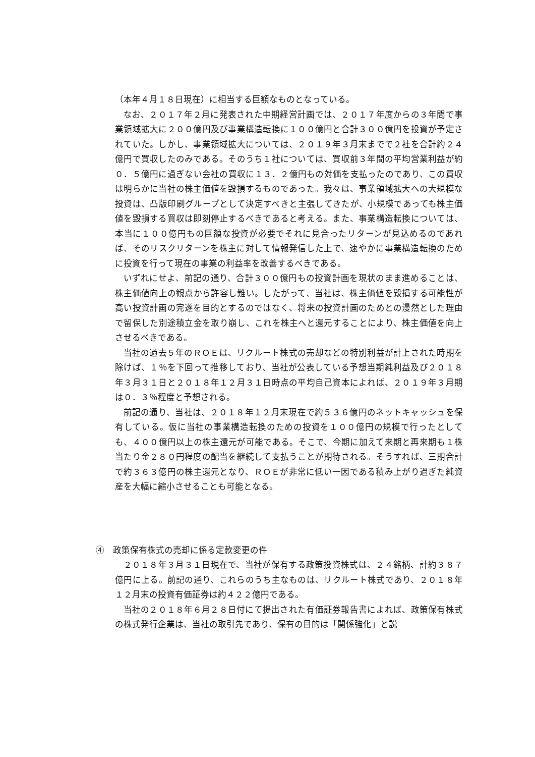（本年４月１８日現在）に相当する巨額なものとなっている。
なお、２０１７年２月に発表された中期経営計画では、２０１７年度からの３年間で事業領域拡大に２００億円及び事業構造転換に１００億円と合計３００億円を投資が予定されていた。しかし、事業領域拡大については、２０１９年３月末までで２社を合計約２４億円で買収したのみである。そのうち１社については、買収前３年間の平均営業利益が約０．５億円に過ぎない会社の買収に１３．２億円もの対価を支払ったのであり、この買収は明らかに当社の株主価値を毀損するものであった。我々は、事業領域拡大への大規模な投資は、凸版印刷グループとして決定すべきと主張してきたが、小規模であっても株主価値を毀損する買収は即刻停止するべきであると考える。また、事業構造転換については、本当に１００億円もの巨額な投資が必要でそれに見合ったリターンが見込めるのであれば、そのリスクリターンを株主に対して情報発信した上で、速やかに事業構造転換のために投資を行って現在の事業の利益率を改善するべきである。
いずれにせよ、前記の通り、合計３００億円もの投資計画を現状のまま進めることは、株主価値向上の観点から許容し難い。したがって、当社は、株主価値を毀損する可能性が高い投資計画の完遂を目的とするのではなく、将来の投資計画のためとの漫然とした理由で留保した別途積立金を取り崩し、これを株主へと還元することにより、株主価値を向上させるべきである。
当社の過去５年のＲＯＥは、リクルート株式の売却などの特別利益が計上された時期を除けば、１％を下回って推移しており、当社が公表している予想当期純利益及び２０１８年３月３１日と２０１８年１２月３１日時点の平均自己資本によれば、２０１９年３月期は０．３％程度と予想される。
前記の通り、当社は、２０１８年１２月末現在で約５３６億円のネットキャッシュを保有している。仮に当社の事業構造転換のための投資を１００億円の規模で行ったとしても、４００億円以上の株主還元が可能である。そこで、今期に加えて来期と再来期も１株当たり金２８０円程度の配当を継続して支払うことが期待される。そうすれば、三期合計で約３６３億円の株主還元となり、ＲＯＥが非常に低い一因である積み上がり過ぎた純資産を大幅に縮小させることも可能となる。
④　政策保有株式の売却に係る定款変更の件
２０１８年３月３１日現在で、当社が保有する政策投資株式は、２４銘柄、計約３８７億円に上る。前記の通り、これらのうち主なものは、リクルート株式であり、２０１８年１２月末の投資有価証券は約４２２億円である。
当社の２０１８年６月２８日付にて提出された有価証券報告書によれば、政策保有株式の株式発行企業は、当社の取引先であり、保有の目的は「関係強化」と説